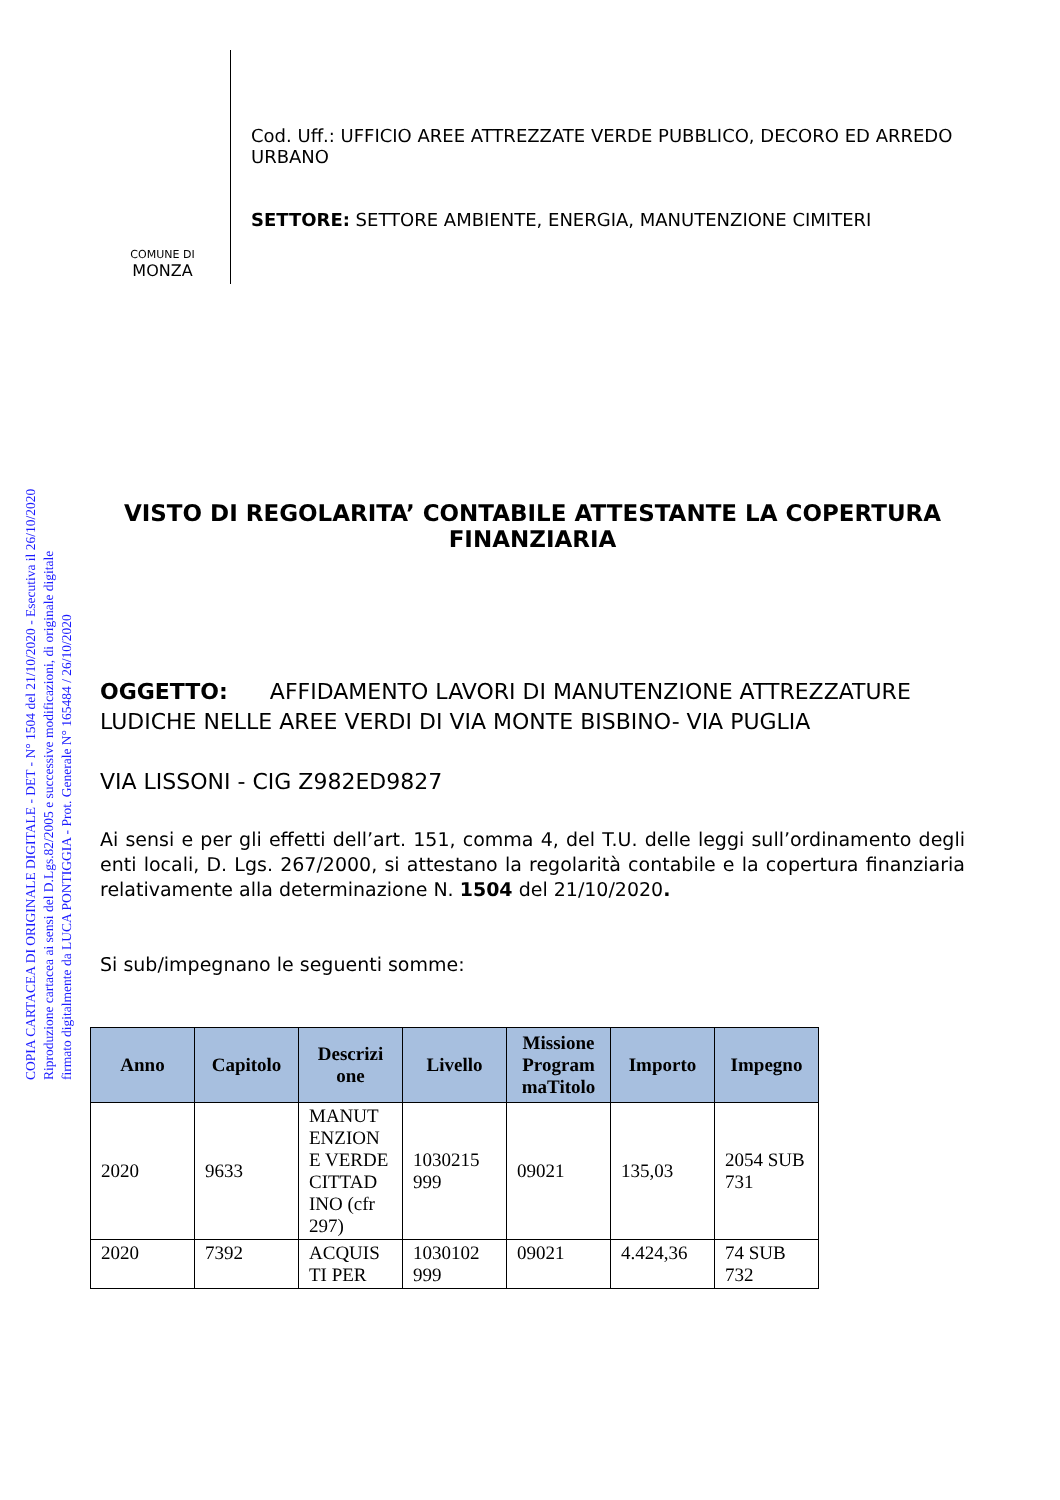COPIA CARTACEA DI ORIGINALE DIGITALE - DET - N° 1504 del 21/10/2020 - Esecutiva il 26/10/2020
Riproduzione cartacea ai sensi del D.Lgs.82/2005 e successive modificazioni, di originale digitale
firmato digitalmente da LUCA PONTIGGIA - Prot. Generale N° 165484 / 26/10/2020
COMUNE DI
MONZA
Cod. Uff.: UFFICIO AREE ATTREZZATE VERDE PUBBLICO, DECORO ED ARREDO URBANO
SETTORE: SETTORE AMBIENTE, ENERGIA, MANUTENZIONE CIMITERI
VISTO DI REGOLARITA’ CONTABILE ATTESTANTE LA COPERTURA FINANZIARIA
OGGETTO: AFFIDAMENTO LAVORI DI MANUTENZIONE ATTREZZATURE LUDICHE NELLE AREE VERDI DI VIA MONTE BISBINO- VIA PUGLIA
VIA LISSONI - CIG Z982ED9827
Ai sensi e per gli effetti dell’art. 151, comma 4, del T.U. delle leggi sull’ordinamento degli enti locali, D. Lgs. 267/2000, si attestano la regolarità contabile e la copertura finanziaria relativamente alla determinazione N. 1504 del 21/10/2020.
Si sub/impegnano le seguenti somme:
| Anno | Capitolo | Descrizi one | Livello | Missione Program maTitolo | Importo | Impegno |
| --- | --- | --- | --- | --- | --- | --- |
| 2020 | 9633 | MANUT ENZION E VERDE CITTAD INO (cfr 297) | 1030215 999 | 09021 | 135,03 | 2054 SUB 731 |
| 2020 | 7392 | ACQUIS TI PER | 1030102 999 | 09021 | 4.424,36 | 74 SUB 732 |